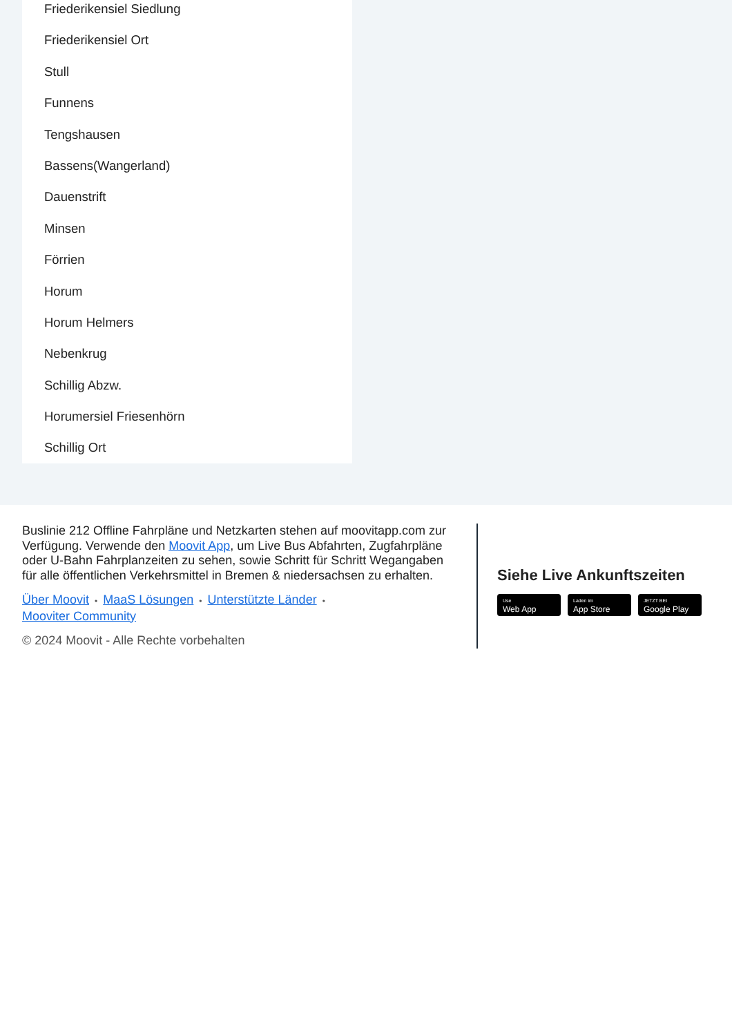Friederikensiel Siedlung
Friederikensiel Ort
Stull
Funnens
Tengshausen
Bassens(Wangerland)
Dauenstrift
Minsen
Förrien
Horum
Horum Helmers
Nebenkrug
Schillig Abzw.
Horumersiel Friesenhörn
Schillig Ort
Buslinie 212 Offline Fahrpläne und Netzkarten stehen auf moovitapp.com zur Verfügung. Verwende den Moovit App, um Live Bus Abfahrten, Zugfahrpläne oder U-Bahn Fahrplanzeiten zu sehen, sowie Schritt für Schritt Wegangaben für alle öffentlichen Verkehrsmittel in Bremen & niedersachsen zu erhalten.
Über Moovit • MaaS Lösungen • Unterstützte Länder •
Mooviter Community
© 2024 Moovit - Alle Rechte vorbehalten
Siehe Live Ankunftszeiten
Use Web App Laden im App Store JETZT BEI Google Play